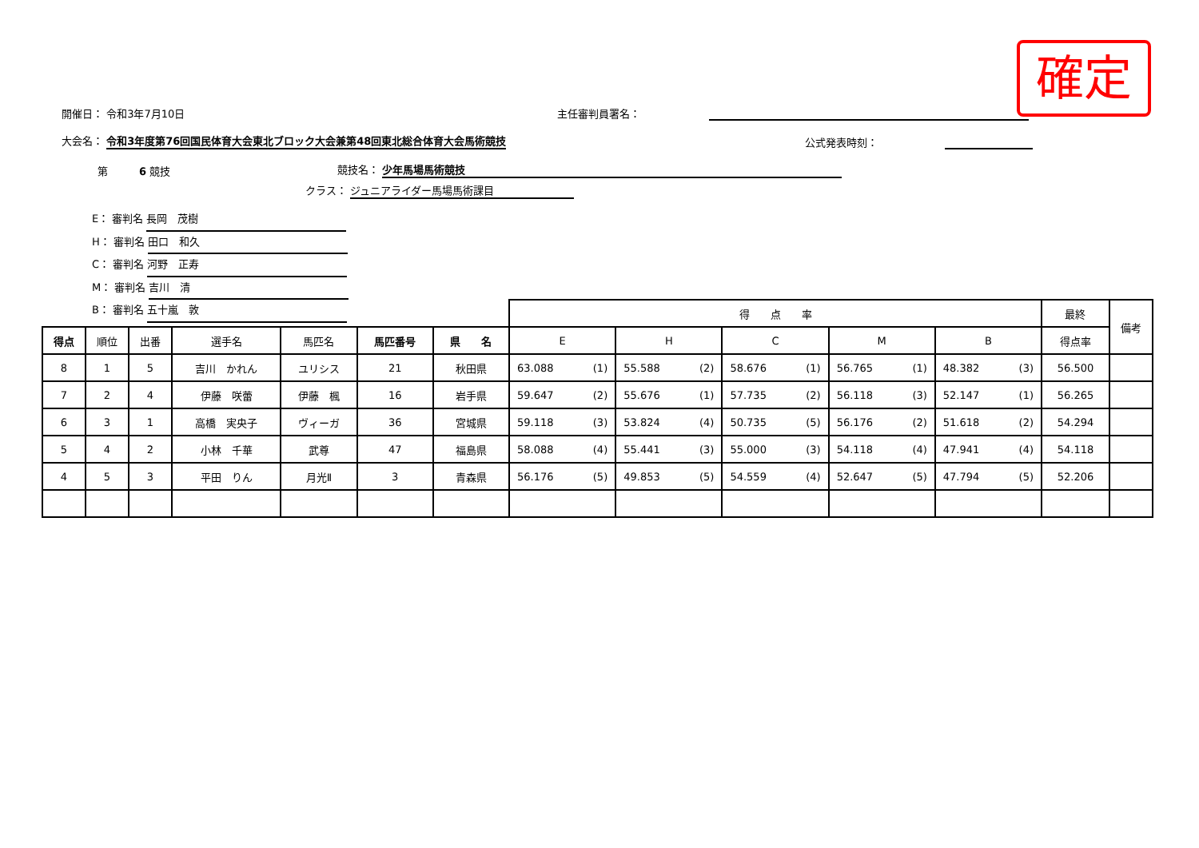確定
開催日： 令和3年7月10日 主任審判員署名：
大会名： 令和3年度第76回国民体育大会東北ブロック大会兼第48回東北総合体育大会馬術競技 公式発表時刻：
第　　　6 競技 競技名： 少年馬場馬術競技
クラス： ジュニアライダー馬場馬術課目
E： 審判名 長岡　茂樹
H： 審判名 田口　和久
C： 審判名 河野　正寿
M： 審判名 吉川　清
B： 審判名 五十嵐　敦
| | | | | | | | 得 点 率 | | | | | 最終 | 備考 |
| 得点 | 順位 | 出番 | 選手名 | 馬匹名 | 馬匹番号 | 県 名 | E | H | C | M | B | 得点率 | |
| 8 | 1 | 5 | 吉川 かれん | ユリシス | 21 | 秋田県 | 63.088 (1) | 55.588 (2) | 58.676 (1) | 56.765 (1) | 48.382 (3) | 56.500 | |
| 7 | 2 | 4 | 伊藤 咲蕾 | 伊藤 楓 | 16 | 岩手県 | 59.647 (2) | 55.676 (1) | 57.735 (2) | 56.118 (3) | 52.147 (1) | 56.265 | |
| 6 | 3 | 1 | 高橋 実央子 | ヴィーガ | 36 | 宮城県 | 59.118 (3) | 53.824 (4) | 50.735 (5) | 56.176 (2) | 51.618 (2) | 54.294 | |
| 5 | 4 | 2 | 小林 千華 | 武尊 | 47 | 福島県 | 58.088 (4) | 55.441 (3) | 55.000 (3) | 54.118 (4) | 47.941 (4) | 54.118 | |
| 4 | 5 | 3 | 平田 りん | 月光Ⅱ | 3 | 青森県 | 56.176 (5) | 49.853 (5) | 54.559 (4) | 52.647 (5) | 47.794 (5) | 52.206 | |